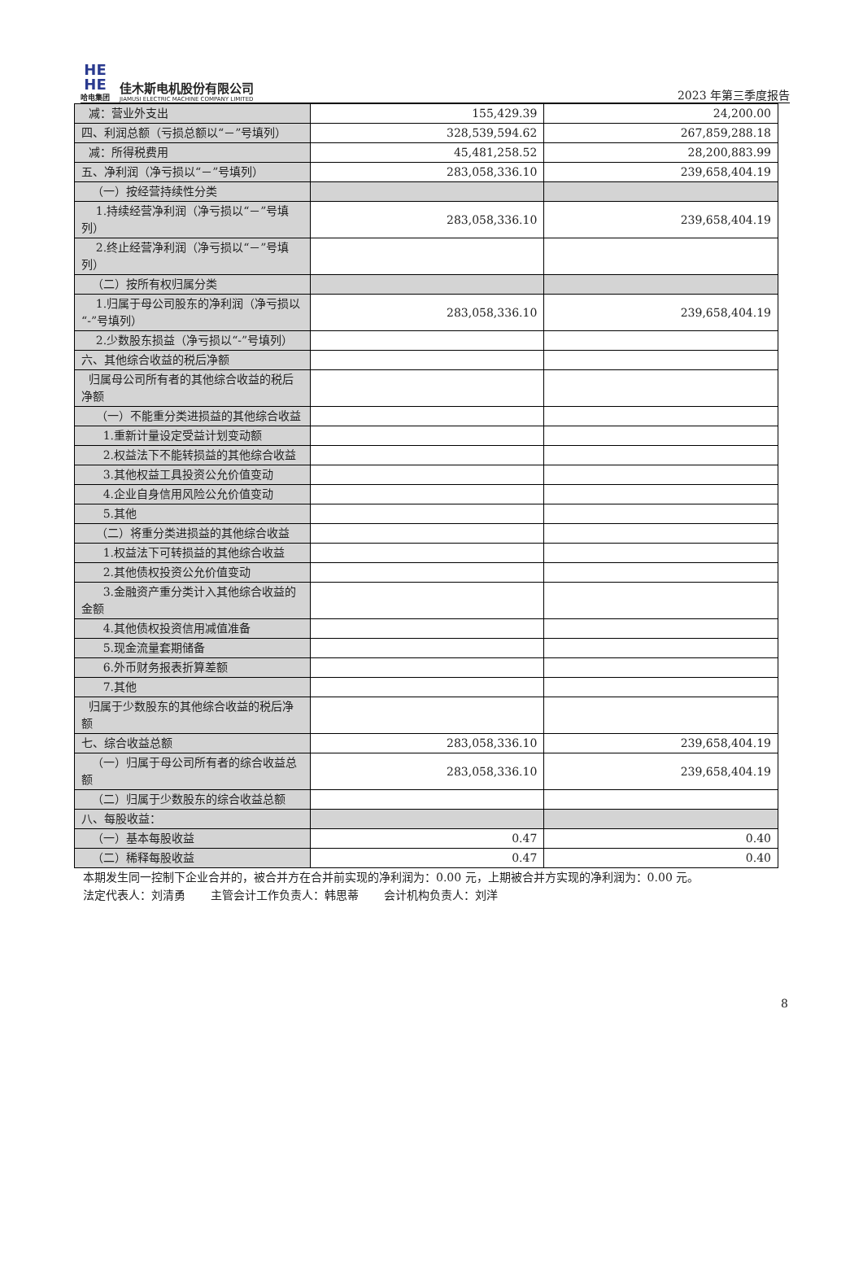HE
HE
哈电集团
佳木斯电机股份有限公司
JIAMUSI ELECTRIC MACHINE COMPANY LIMITED
2023 年第三季度报告
| 减：营业外支出 | 155,429.39 | 24,200.00 |
| 四、利润总额（亏损总额以“－”号填列） | 328,539,594.62 | 267,859,288.18 |
| 减：所得税费用 | 45,481,258.52 | 28,200,883.99 |
| 五、净利润（净亏损以“－”号填列） | 283,058,336.10 | 239,658,404.19 |
| （一）按经营持续性分类 | | |
| 1.持续经营净利润（净亏损以“－”号填列） | 283,058,336.10 | 239,658,404.19 |
| 2.终止经营净利润（净亏损以“－”号填列） | | |
| （二）按所有权归属分类 | | |
| 1.归属于母公司股东的净利润（净亏损以“-”号填列） | 283,058,336.10 | 239,658,404.19 |
| 2.少数股东损益（净亏损以“-”号填列） | | |
| 六、其他综合收益的税后净额 | | |
| 归属母公司所有者的其他综合收益的税后净额 | | |
| （一）不能重分类进损益的其他综合收益 | | |
| 1.重新计量设定受益计划变动额 | | |
| 2.权益法下不能转损益的其他综合收益 | | |
| 3.其他权益工具投资公允价值变动 | | |
| 4.企业自身信用风险公允价值变动 | | |
| 5.其他 | | |
| （二）将重分类进损益的其他综合收益 | | |
| 1.权益法下可转损益的其他综合收益 | | |
| 2.其他债权投资公允价值变动 | | |
| 3.金融资产重分类计入其他综合收益的金额 | | |
| 4.其他债权投资信用减值准备 | | |
| 5.现金流量套期储备 | | |
| 6.外币财务报表折算差额 | | |
| 7.其他 | | |
| 归属于少数股东的其他综合收益的税后净额 | | |
| 七、综合收益总额 | 283,058,336.10 | 239,658,404.19 |
| （一）归属于母公司所有者的综合收益总额 | 283,058,336.10 | 239,658,404.19 |
| （二）归属于少数股东的综合收益总额 | | |
| 八、每股收益： | | |
| （一）基本每股收益 | 0.47 | 0.40 |
| （二）稀释每股收益 | 0.47 | 0.40 |
本期发生同一控制下企业合并的，被合并方在合并前实现的净利润为：0.00 元，上期被合并方实现的净利润为：0.00 元。
法定代表人：刘清勇 主管会计工作负责人：韩思蒂 会计机构负责人：刘洋
8